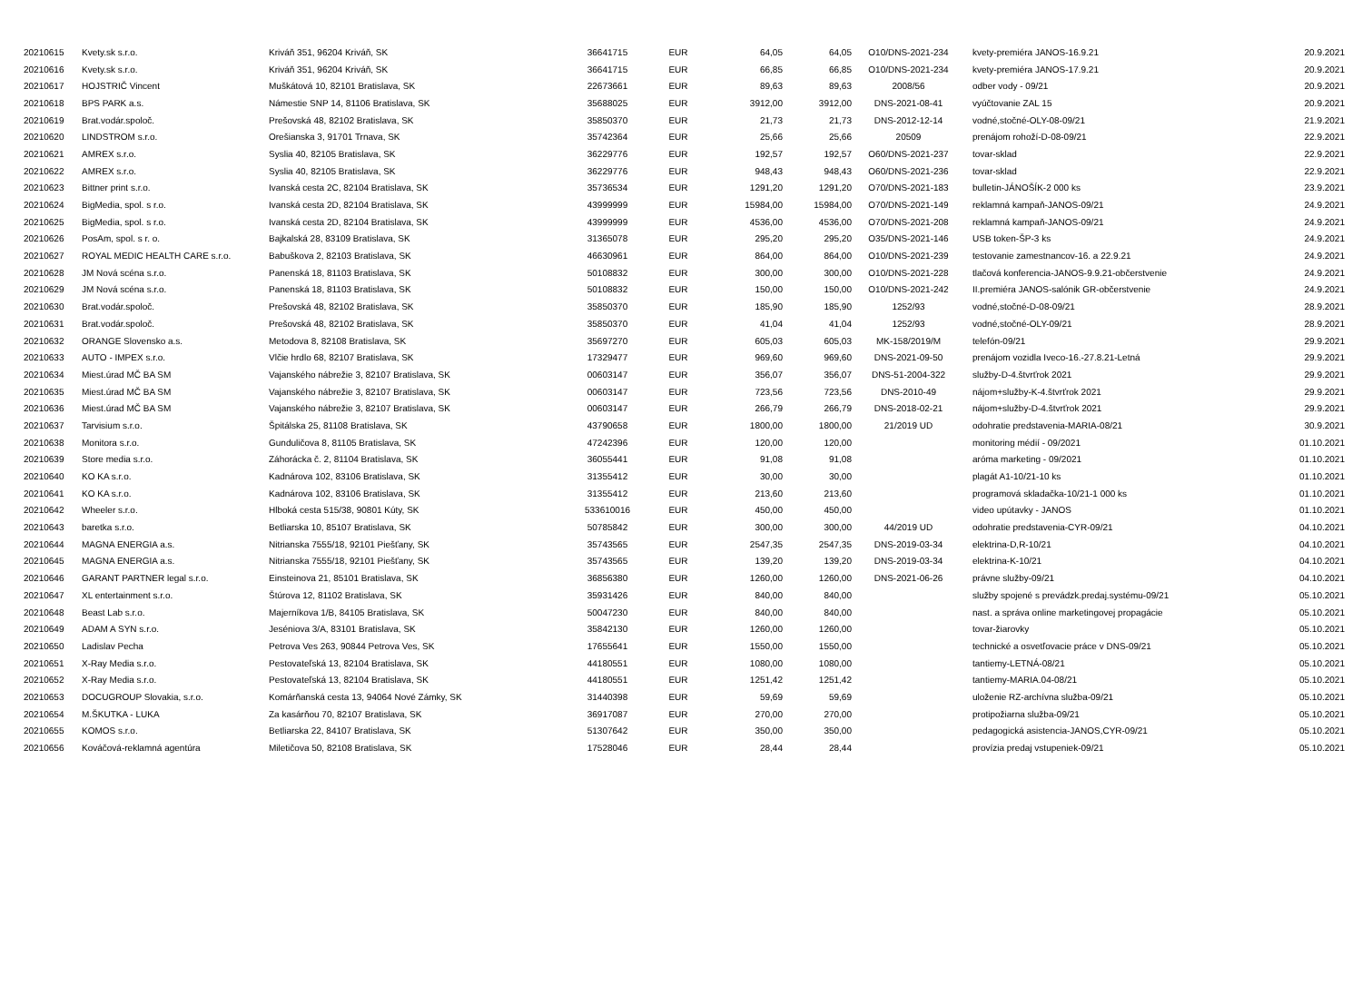| 20210615 | Kvety.sk s.r.o. | Kriváň 351, 96204 Kriváň, SK | 36641715 | EUR | 64,05 | 64,05 | O10/DNS-2021-234 | kvety-premiéra JANOS-16.9.21 | 20.9.2021 |
| 20210616 | Kvety.sk s.r.o. | Kriváň 351, 96204 Kriváň, SK | 36641715 | EUR | 66,85 | 66,85 | O10/DNS-2021-234 | kvety-premiéra JANOS-17.9.21 | 20.9.2021 |
| 20210617 | HOJSTRIČ Vincent | Muškátová 10, 82101 Bratislava, SK | 22673661 | EUR | 89,63 | 89,63 | 2008/56 | odber vody - 09/21 | 20.9.2021 |
| 20210618 | BPS PARK a.s. | Námestie SNP 14, 81106 Bratislava, SK | 35688025 | EUR | 3912,00 | 3912,00 | DNS-2021-08-41 | vyúčtovanie ZAL 15 | 20.9.2021 |
| 20210619 | Brat.vodár.spoloč. | Prešovská 48, 82102 Bratislava, SK | 35850370 | EUR | 21,73 | 21,73 | DNS-2012-12-14 | vodné,stočné-OLY-08-09/21 | 21.9.2021 |
| 20210620 | LINDSTROM s.r.o. | Orešianska 3, 91701 Trnava, SK | 35742364 | EUR | 25,66 | 25,66 | 20509 | prenájom rohoží-D-08-09/21 | 22.9.2021 |
| 20210621 | AMREX s.r.o. | Syslia 40, 82105 Bratislava, SK | 36229776 | EUR | 192,57 | 192,57 | O60/DNS-2021-237 | tovar-sklad | 22.9.2021 |
| 20210622 | AMREX s.r.o. | Syslia 40, 82105 Bratislava, SK | 36229776 | EUR | 948,43 | 948,43 | O60/DNS-2021-236 | tovar-sklad | 22.9.2021 |
| 20210623 | Bittner print s.r.o. | Ivanská cesta 2C, 82104 Bratislava, SK | 35736534 | EUR | 1291,20 | 1291,20 | O70/DNS-2021-183 | bulletin-JÁNOŠÍK-2 000 ks | 23.9.2021 |
| 20210624 | BigMedia, spol. s r.o. | Ivanská cesta 2D, 82104 Bratislava, SK | 43999999 | EUR | 15984,00 | 15984,00 | O70/DNS-2021-149 | reklamná kampaň-JANOS-09/21 | 24.9.2021 |
| 20210625 | BigMedia, spol. s r.o. | Ivanská cesta 2D, 82104 Bratislava, SK | 43999999 | EUR | 4536,00 | 4536,00 | O70/DNS-2021-208 | reklamná kampaň-JANOS-09/21 | 24.9.2021 |
| 20210626 | PosAm, spol. s r. o. | Bajkalská 28, 83109 Bratislava, SK | 31365078 | EUR | 295,20 | 295,20 | O35/DNS-2021-146 | USB token-ŠP-3 ks | 24.9.2021 |
| 20210627 | ROYAL MEDIC HEALTH CARE s.r.o. | Babuškova 2, 82103 Bratislava, SK | 46630961 | EUR | 864,00 | 864,00 | O10/DNS-2021-239 | testovanie zamestnancov-16. a 22.9.21 | 24.9.2021 |
| 20210628 | JM Nová scéna s.r.o. | Panenská 18, 81103 Bratislava, SK | 50108832 | EUR | 300,00 | 300,00 | O10/DNS-2021-228 | tlačová konferencia-JANOS-9.9.21-občerstvenie | 24.9.2021 |
| 20210629 | JM Nová scéna s.r.o. | Panenská 18, 81103 Bratislava, SK | 50108832 | EUR | 150,00 | 150,00 | O10/DNS-2021-242 | II.premiéra JANOS-salónik GR-občerstvenie | 24.9.2021 |
| 20210630 | Brat.vodár.spoloč. | Prešovská 48, 82102 Bratislava, SK | 35850370 | EUR | 185,90 | 185,90 | 1252/93 | vodné,stočné-D-08-09/21 | 28.9.2021 |
| 20210631 | Brat.vodár.spoloč. | Prešovská 48, 82102 Bratislava, SK | 35850370 | EUR | 41,04 | 41,04 | 1252/93 | vodné,stočné-OLY-09/21 | 28.9.2021 |
| 20210632 | ORANGE Slovensko a.s. | Metodova 8, 82108 Bratislava, SK | 35697270 | EUR | 605,03 | 605,03 | MK-158/2019/M | telefón-09/21 | 29.9.2021 |
| 20210633 | AUTO - IMPEX s.r.o. | Vlčie hrdlo 68, 82107 Bratislava, SK | 17329477 | EUR | 969,60 | 969,60 | DNS-2021-09-50 | prenájom vozidla Iveco-16.-27.8.21-Letná | 29.9.2021 |
| 20210634 | Miest.úrad MČ BA SM | Vajanského nábrežie 3, 82107 Bratislava, SK | 00603147 | EUR | 356,07 | 356,07 | DNS-51-2004-322 | služby-D-4.štvrťrok 2021 | 29.9.2021 |
| 20210635 | Miest.úrad MČ BA SM | Vajanského nábrežie 3, 82107 Bratislava, SK | 00603147 | EUR | 723,56 | 723,56 | DNS-2010-49 | nájom+služby-K-4.štvrťrok 2021 | 29.9.2021 |
| 20210636 | Miest.úrad MČ BA SM | Vajanského nábrežie 3, 82107 Bratislava, SK | 00603147 | EUR | 266,79 | 266,79 | DNS-2018-02-21 | nájom+služby-D-4.štvrťrok 2021 | 29.9.2021 |
| 20210637 | Tarvisium s.r.o. | Špitálska 25, 81108 Bratislava, SK | 43790658 | EUR | 1800,00 | 1800,00 | 21/2019 UD | odohratie predstavenia-MARIA-08/21 | 30.9.2021 |
| 20210638 | Monitora s.r.o. | Gunduličova 8, 81105 Bratislava, SK | 47242396 | EUR | 120,00 | 120,00 | | monitoring médií - 09/2021 | 01.10.2021 |
| 20210639 | Store media s.r.o. | Záhorácka č. 2, 81104 Bratislava, SK | 36055441 | EUR | 91,08 | 91,08 | | aróma marketing - 09/2021 | 01.10.2021 |
| 20210640 | KO KA s.r.o. | Kadnárova 102, 83106 Bratislava, SK | 31355412 | EUR | 30,00 | 30,00 | | plagát A1-10/21-10 ks | 01.10.2021 |
| 20210641 | KO KA s.r.o. | Kadnárova 102, 83106 Bratislava, SK | 31355412 | EUR | 213,60 | 213,60 | | programová skladačka-10/21-1 000 ks | 01.10.2021 |
| 20210642 | Wheeler s.r.o. | Hlboká cesta 515/38, 90801 Kúty, SK | 533610016 | EUR | 450,00 | 450,00 | | video upútavky - JANOS | 01.10.2021 |
| 20210643 | baretka s.r.o. | Betliarska 10, 85107 Bratislava, SK | 50785842 | EUR | 300,00 | 300,00 | 44/2019 UD | odohratie predstavenia-CYR-09/21 | 04.10.2021 |
| 20210644 | MAGNA ENERGIA a.s. | Nitrianska 7555/18, 92101 Piešťany, SK | 35743565 | EUR | 2547,35 | 2547,35 | DNS-2019-03-34 | elektrina-D,R-10/21 | 04.10.2021 |
| 20210645 | MAGNA ENERGIA a.s. | Nitrianska 7555/18, 92101 Piešťany, SK | 35743565 | EUR | 139,20 | 139,20 | DNS-2019-03-34 | elektrina-K-10/21 | 04.10.2021 |
| 20210646 | GARANT PARTNER legal s.r.o. | Einsteinova 21, 85101 Bratislava, SK | 36856380 | EUR | 1260,00 | 1260,00 | DNS-2021-06-26 | právne služby-09/21 | 04.10.2021 |
| 20210647 | XL entertainment s.r.o. | Štúrova 12, 81102 Bratislava, SK | 35931426 | EUR | 840,00 | 840,00 | | služby spojené s prevádzk.predaj.systému-09/21 | 05.10.2021 |
| 20210648 | Beast Lab s.r.o. | Majerníkova 1/B, 84105 Bratislava, SK | 50047230 | EUR | 840,00 | 840,00 | | nast. a správa online marketingovej propagácie | 05.10.2021 |
| 20210649 | ADAM A SYN s.r.o. | Jeséniova 3/A, 83101 Bratislava, SK | 35842130 | EUR | 1260,00 | 1260,00 | | tovar-žiarovky | 05.10.2021 |
| 20210650 | Ladislav Pecha | Petrova Ves 263, 90844 Petrova Ves, SK | 17655641 | EUR | 1550,00 | 1550,00 | | technické a osvetľovacie práce v DNS-09/21 | 05.10.2021 |
| 20210651 | X-Ray Media s.r.o. | Pestovateľská 13, 82104 Bratislava, SK | 44180551 | EUR | 1080,00 | 1080,00 | | tantiemy-LETNÁ-08/21 | 05.10.2021 |
| 20210652 | X-Ray Media s.r.o. | Pestovateľská 13, 82104 Bratislava, SK | 44180551 | EUR | 1251,42 | 1251,42 | | tantiemy-MARIA.04-08/21 | 05.10.2021 |
| 20210653 | DOCUGROUP Slovakia, s.r.o. | Komárňanská cesta 13, 94064 Nové Zámky, SK | 31440398 | EUR | 59,69 | 59,69 | | uloženie RZ-archívna služba-09/21 | 05.10.2021 |
| 20210654 | M.ŠKUTKA - LUKA | Za kasárňou 70, 82107 Bratislava, SK | 36917087 | EUR | 270,00 | 270,00 | | protipožiarna služba-09/21 | 05.10.2021 |
| 20210655 | KOMOS s.r.o. | Betliarska 22, 84107 Bratislava, SK | 51307642 | EUR | 350,00 | 350,00 | | pedagogická asistencia-JANOS,CYR-09/21 | 05.10.2021 |
| 20210656 | Kováčová-reklamná agentúra | Miletičova 50, 82108 Bratislava, SK | 17528046 | EUR | 28,44 | 28,44 | | provízia predaj vstupeniek-09/21 | 05.10.2021 |